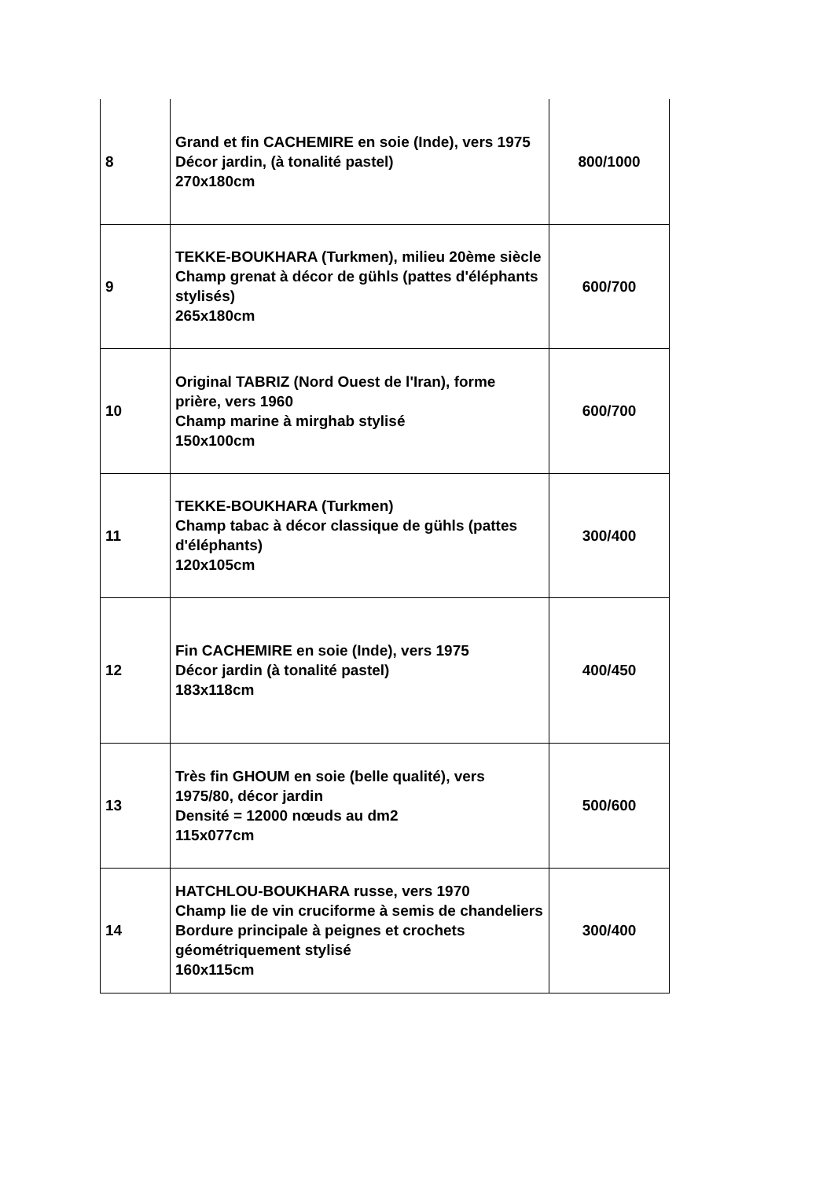| 8 | Grand et fin CACHEMIRE en soie (Inde), vers 1975 Décor jardin, (à tonalité pastel) 270x180cm | 800/1000 |
| 9 | TEKKE-BOUKHARA (Turkmen), milieu 20ème siècle Champ grenat à décor de gühls (pattes d'éléphants stylisés) 265x180cm | 600/700 |
| 10 | Original TABRIZ (Nord Ouest de l'Iran), forme prière, vers 1960 Champ marine à mirghab stylisé 150x100cm | 600/700 |
| 11 | TEKKE-BOUKHARA (Turkmen) Champ tabac à décor classique de gühls (pattes d'éléphants) 120x105cm | 300/400 |
| 12 | Fin CACHEMIRE en soie (Inde), vers 1975 Décor jardin (à tonalité pastel) 183x118cm | 400/450 |
| 13 | Très fin GHOUM en soie (belle qualité), vers 1975/80, décor jardin Densité = 12000 nœuds au dm2 115x077cm | 500/600 |
| 14 | HATCHLOU-BOUKHARA russe, vers 1970 Champ lie de vin cruciforme à semis de chandeliers Bordure principale à peignes et crochets géométriquement stylisé 160x115cm | 300/400 |